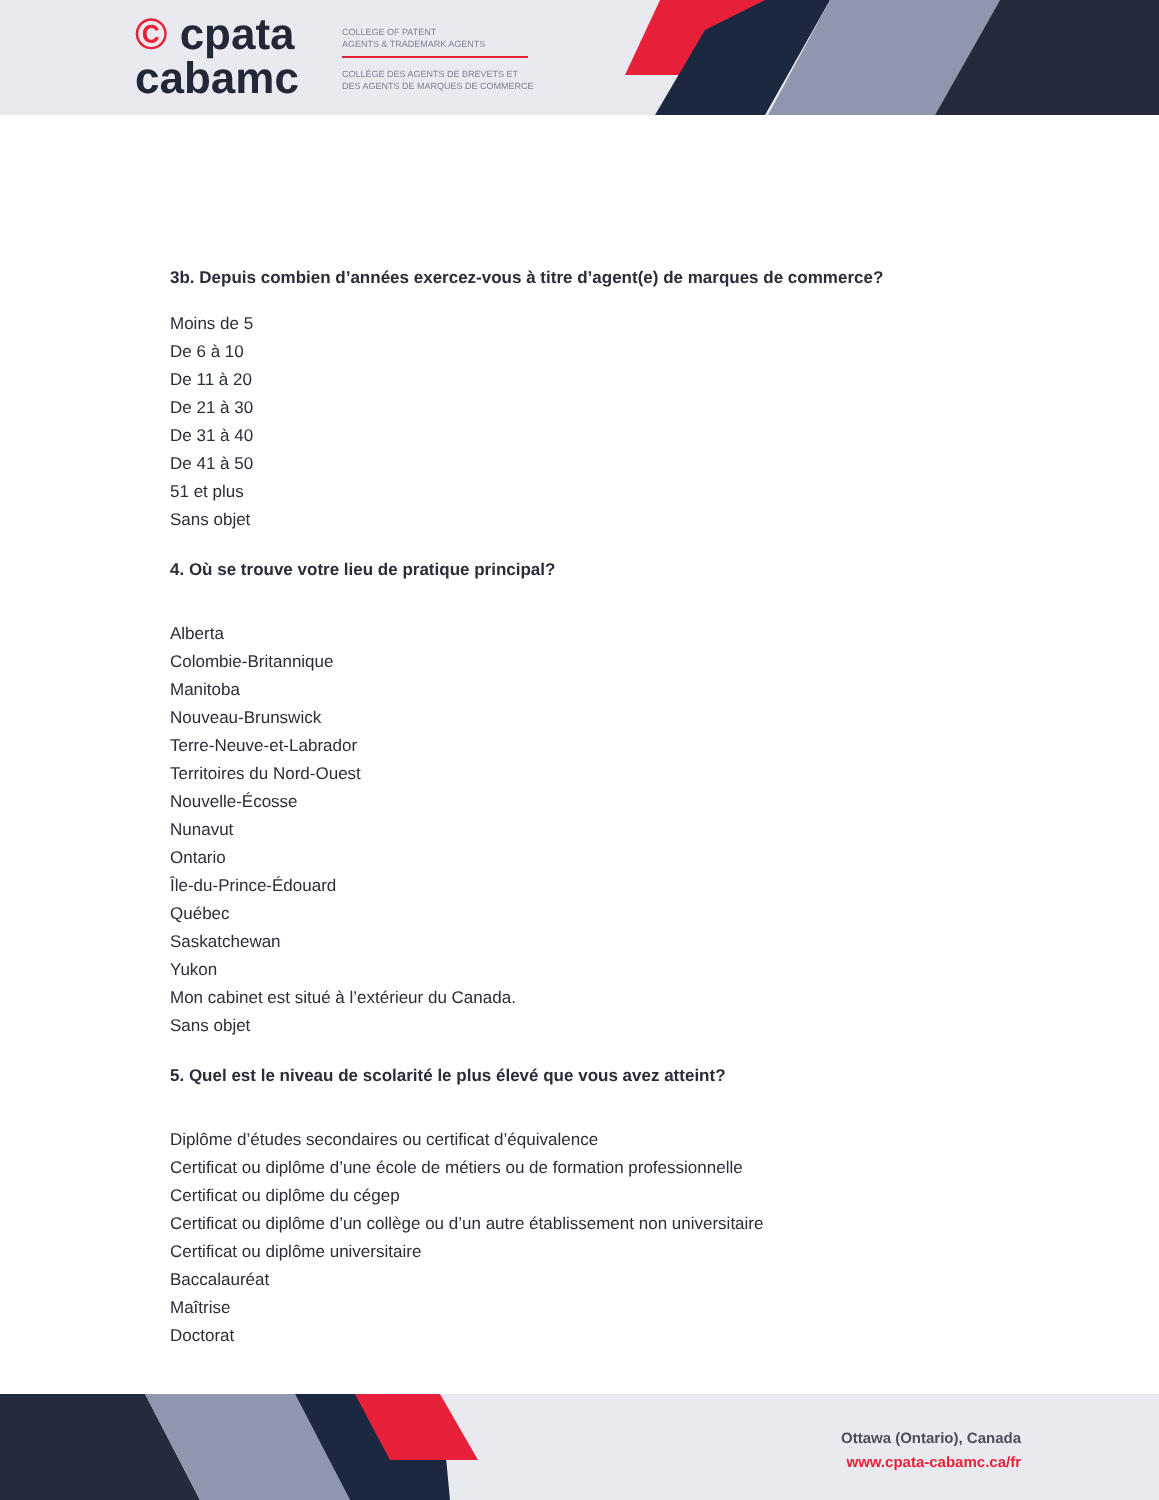© cpata
cabamc
COLLEGE OF PATENT
AGENTS & TRADEMARK AGENTS
COLLÈGE DES AGENTS DE BREVETS ET
DES AGENTS DE MARQUES DE COMMERCE
3b. Depuis combien d’années exercez-vous à titre d’agent(e) de marques de commerce?
Moins de 5
De 6 à 10
De 11 à 20
De 21 à 30
De 31 à 40
De 41 à 50
51 et plus
Sans objet
4. Où se trouve votre lieu de pratique principal?
Alberta
Colombie-Britannique
Manitoba
Nouveau-Brunswick
Terre-Neuve-et-Labrador
Territoires du Nord-Ouest
Nouvelle-Écosse
Nunavut
Ontario
Île-du-Prince-Édouard
Québec
Saskatchewan
Yukon
Mon cabinet est situé à l’extérieur du Canada.
Sans objet
5. Quel est le niveau de scolarité le plus élevé que vous avez atteint?
Diplôme d’études secondaires ou certificat d’équivalence
Certificat ou diplôme d’une école de métiers ou de formation professionnelle
Certificat ou diplôme du cégep
Certificat ou diplôme d’un collège ou d’un autre établissement non universitaire
Certificat ou diplôme universitaire
Baccalauréat
Maîtrise
Doctorat
Ottawa (Ontario), Canada
www.cpata-cabamc.ca/fr